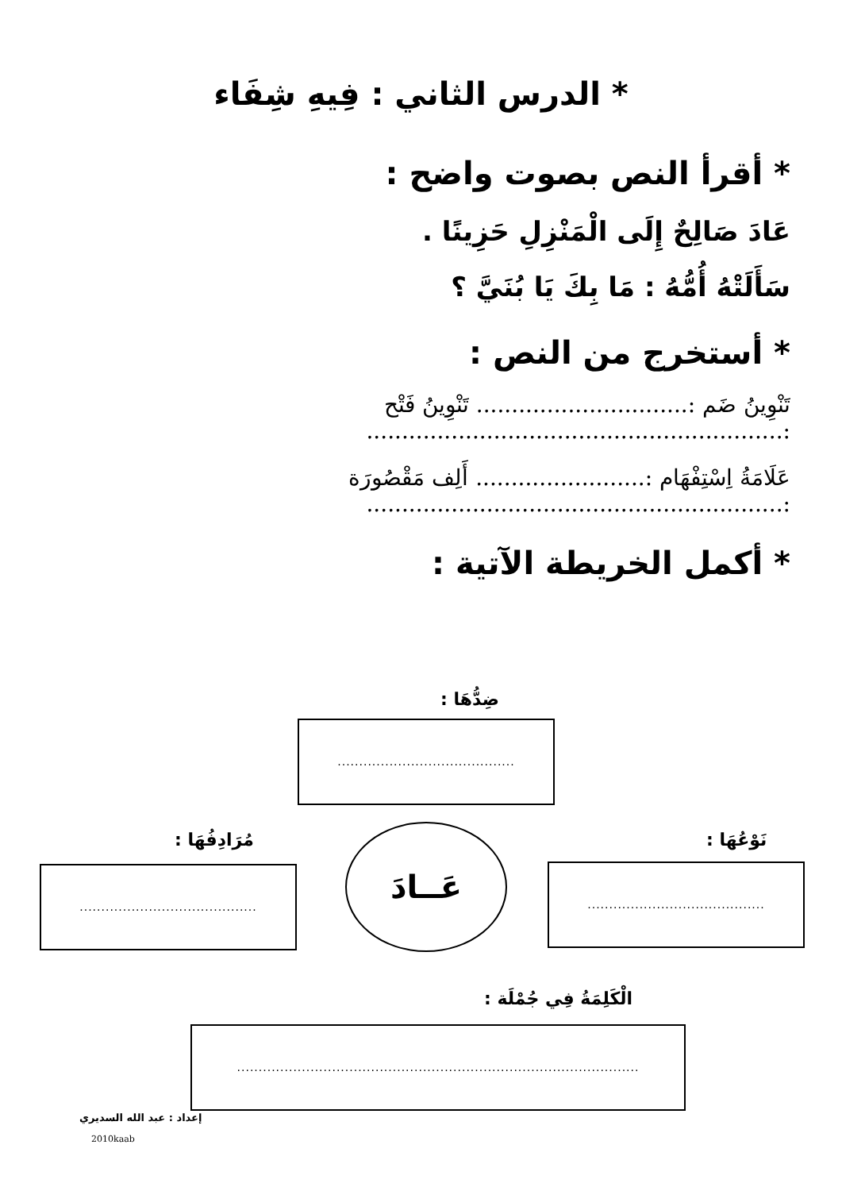* الدرس الثاني : فِيهِ شِفَاء
* أقرأ النص بصوت واضح :
عَادَ صَالِحٌ إِلَى الْمَنْزِلِ حَزِينًا .
سَأَلَتْهُ أُمُّهُ : مَا بِكَ يَا بُنَيَّ ؟
* أستخرج من النص :
تَنْوِينُ ضَم :.............................. تَنْوِينُ فَتْح :...........................................................
عَلَامَةُ اِسْتِفْهَام :........................ أَلِف مَقْصُورَة :...........................................................
* أكمل الخريطة الآتية :
ضِدُّهَا :
.........................................
مُرَادِفُهَا : نَوْعُهَا :
.........................................
عَــادَ
.........................................
الْكَلِمَةُ فِي جُمْلَة :
.............................................................................................
إعداد : عبد الله السديري
2010kaab